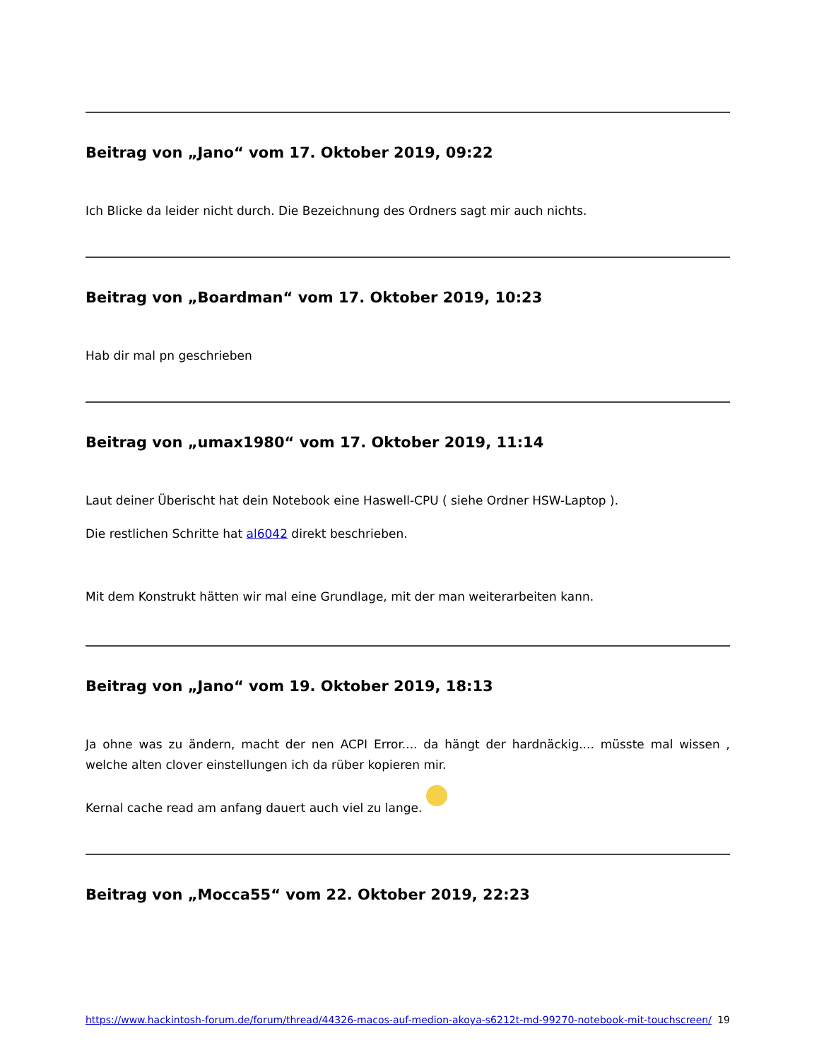Beitrag von „Jano“ vom 17. Oktober 2019, 09:22
Ich Blicke da leider nicht durch. Die Bezeichnung des Ordners sagt mir auch nichts.
Beitrag von „Boardman“ vom 17. Oktober 2019, 10:23
Hab dir mal pn geschrieben
Beitrag von „umax1980“ vom 17. Oktober 2019, 11:14
Laut deiner Überischt hat dein Notebook eine Haswell-CPU ( siehe Ordner HSW-Laptop ).
Die restlichen Schritte hat al6042 direkt beschrieben.
Mit dem Konstrukt hätten wir mal eine Grundlage, mit der man weiterarbeiten kann.
Beitrag von „Jano“ vom 19. Oktober 2019, 18:13
Ja ohne was zu ändern, macht der nen ACPI Error.... da hängt der hardnäckig.... müsste mal wissen , welche alten clover einstellungen ich da rüber kopieren mir.
Kernal cache read am anfang dauert auch viel zu lange.
Beitrag von „Mocca55“ vom 22. Oktober 2019, 22:23
https://www.hackintosh-forum.de/forum/thread/44326-macos-auf-medion-akoya-s6212t-md-99270-notebook-mit-touchscreen/ 19